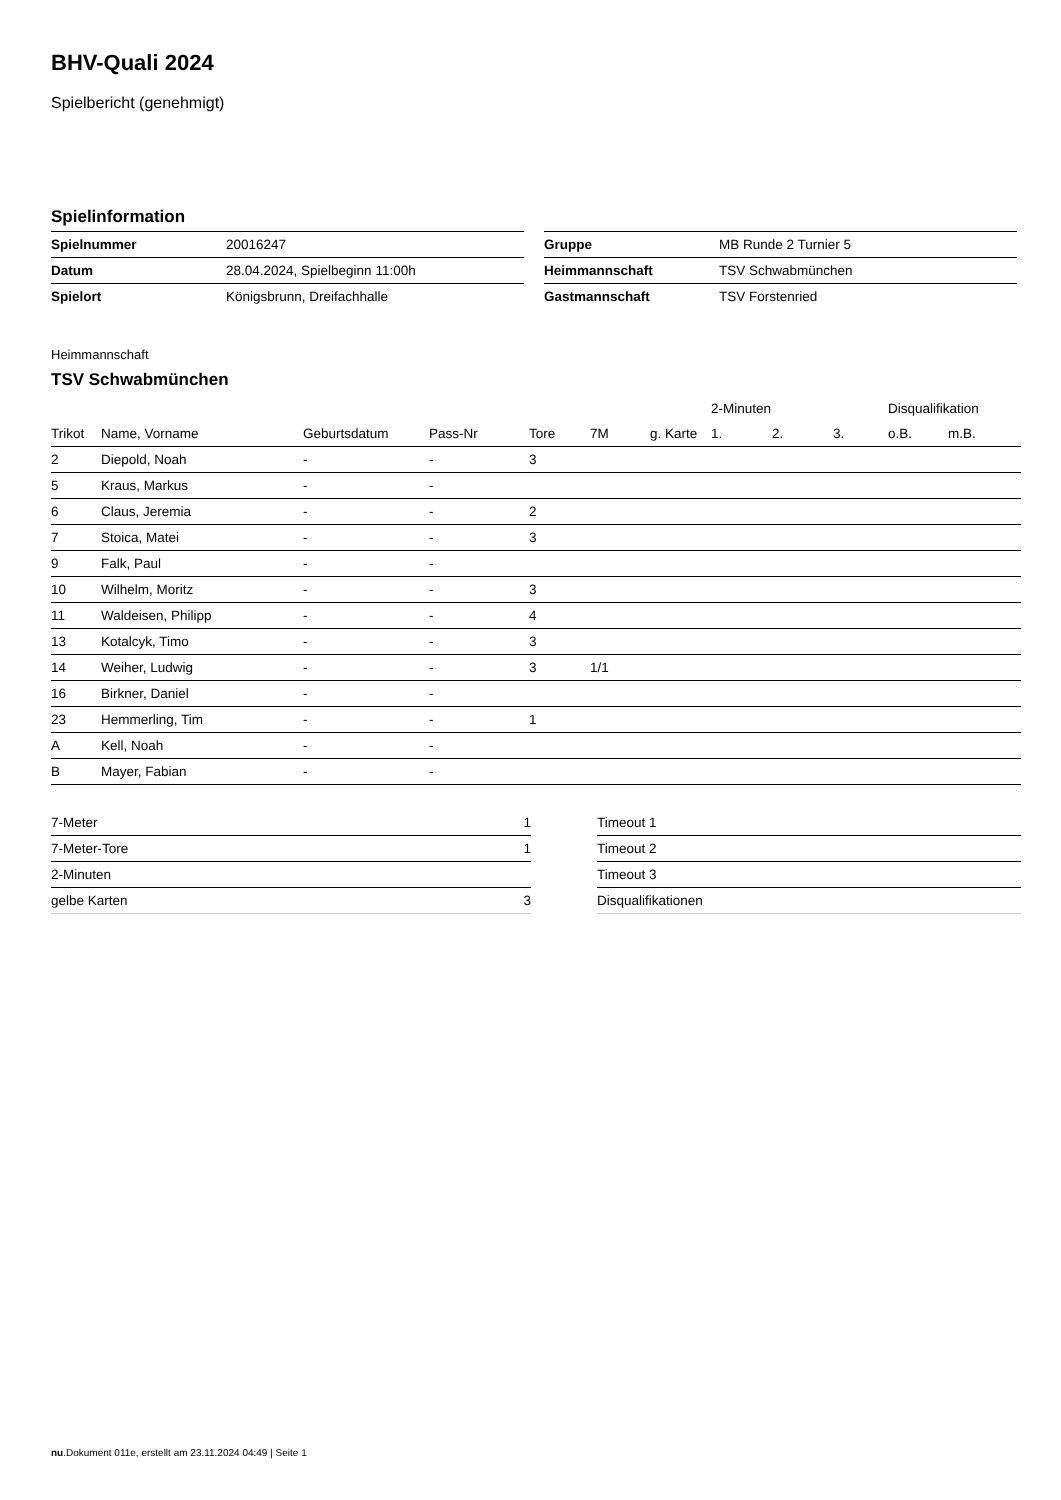BHV-Quali 2024
Spielbericht (genehmigt)
Spielinformation
| Spielnummer | 20016247 |
| Datum | 28.04.2024, Spielbeginn 11:00h |
| Spielort | Königsbrunn, Dreifachhalle |
| Gruppe | MB Runde 2 Turnier 5 |
| Heimmannschaft | TSV Schwabmünchen |
| Gastmannschaft | TSV Forstenried |
Heimmannschaft
TSV Schwabmünchen
| | | | | | | | 2-Minuten | | | Disqualifikation | |
| --- | --- | --- | --- | --- | --- | --- | --- | --- | --- | --- | --- |
| Trikot | Name, Vorname | Geburtsdatum | Pass-Nr | Tore | 7M | g. Karte | 1. | 2. | 3. | o.B. | m.B. |
| 2 | Diepold, Noah | - | - | 3 | | | | | | | |
| 5 | Kraus, Markus | - | - | | | | | | | | |
| 6 | Claus, Jeremia | - | - | 2 | | | | | | | |
| 7 | Stoica, Matei | - | - | 3 | | | | | | | |
| 9 | Falk, Paul | - | - | | | | | | | | |
| 10 | Wilhelm, Moritz | - | - | 3 | | | | | | | |
| 11 | Waldeisen, Philipp | - | - | 4 | | | | | | | |
| 13 | Kotalcyk, Timo | - | - | 3 | | | | | | | |
| 14 | Weiher, Ludwig | - | - | 3 | 1/1 | | | | | | |
| 16 | Birkner, Daniel | - | - | | | | | | | | |
| 23 | Hemmerling, Tim | - | - | 1 | | | | | | | |
| A | Kell, Noah | - | - | | | | | | | | |
| B | Mayer, Fabian | - | - | | | | | | | | |
| 7-Meter | 1 |
| 7-Meter-Tore | 1 |
| 2-Minuten | |
| gelbe Karten | 3 |
| Timeout 1 |
| Timeout 2 |
| Timeout 3 |
| Disqualifikationen |
nu.Dokument 011e, erstellt am 23.11.2024 04:49 | Seite 1